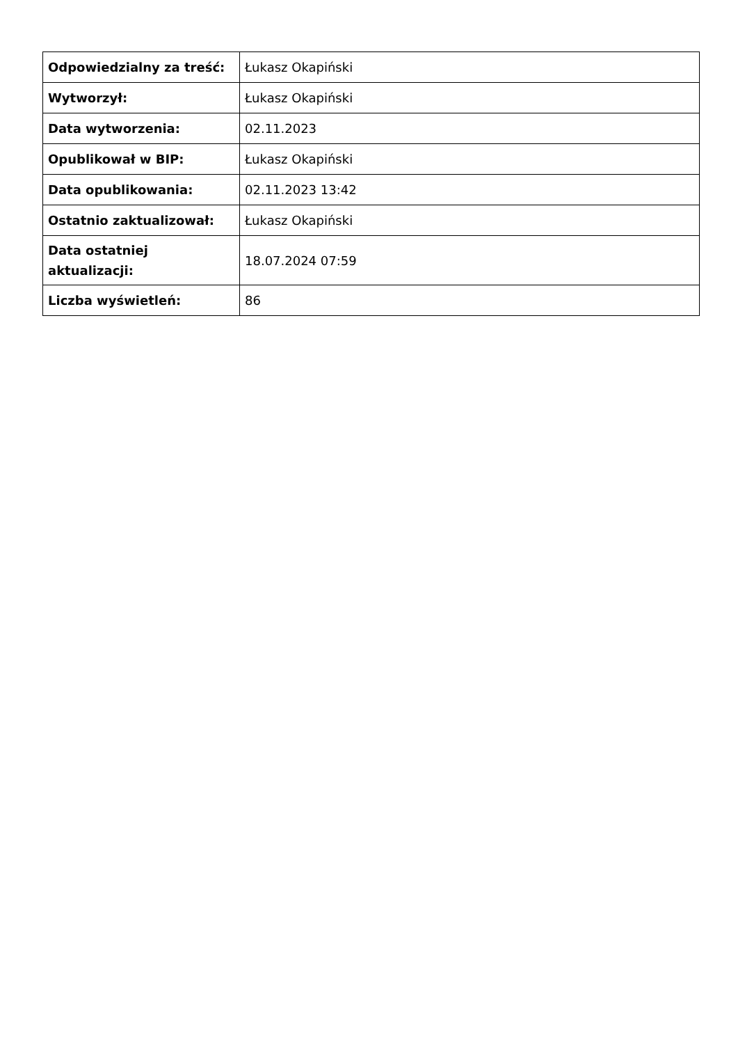| Odpowiedzialny za treść: | Łukasz Okapiński |
| Wytworzył: | Łukasz Okapiński |
| Data wytworzenia: | 02.11.2023 |
| Opublikował w BIP: | Łukasz Okapiński |
| Data opublikowania: | 02.11.2023 13:42 |
| Ostatnio zaktualizował: | Łukasz Okapiński |
| Data ostatniej aktualizacji: | 18.07.2024 07:59 |
| Liczba wyświetleń: | 86 |